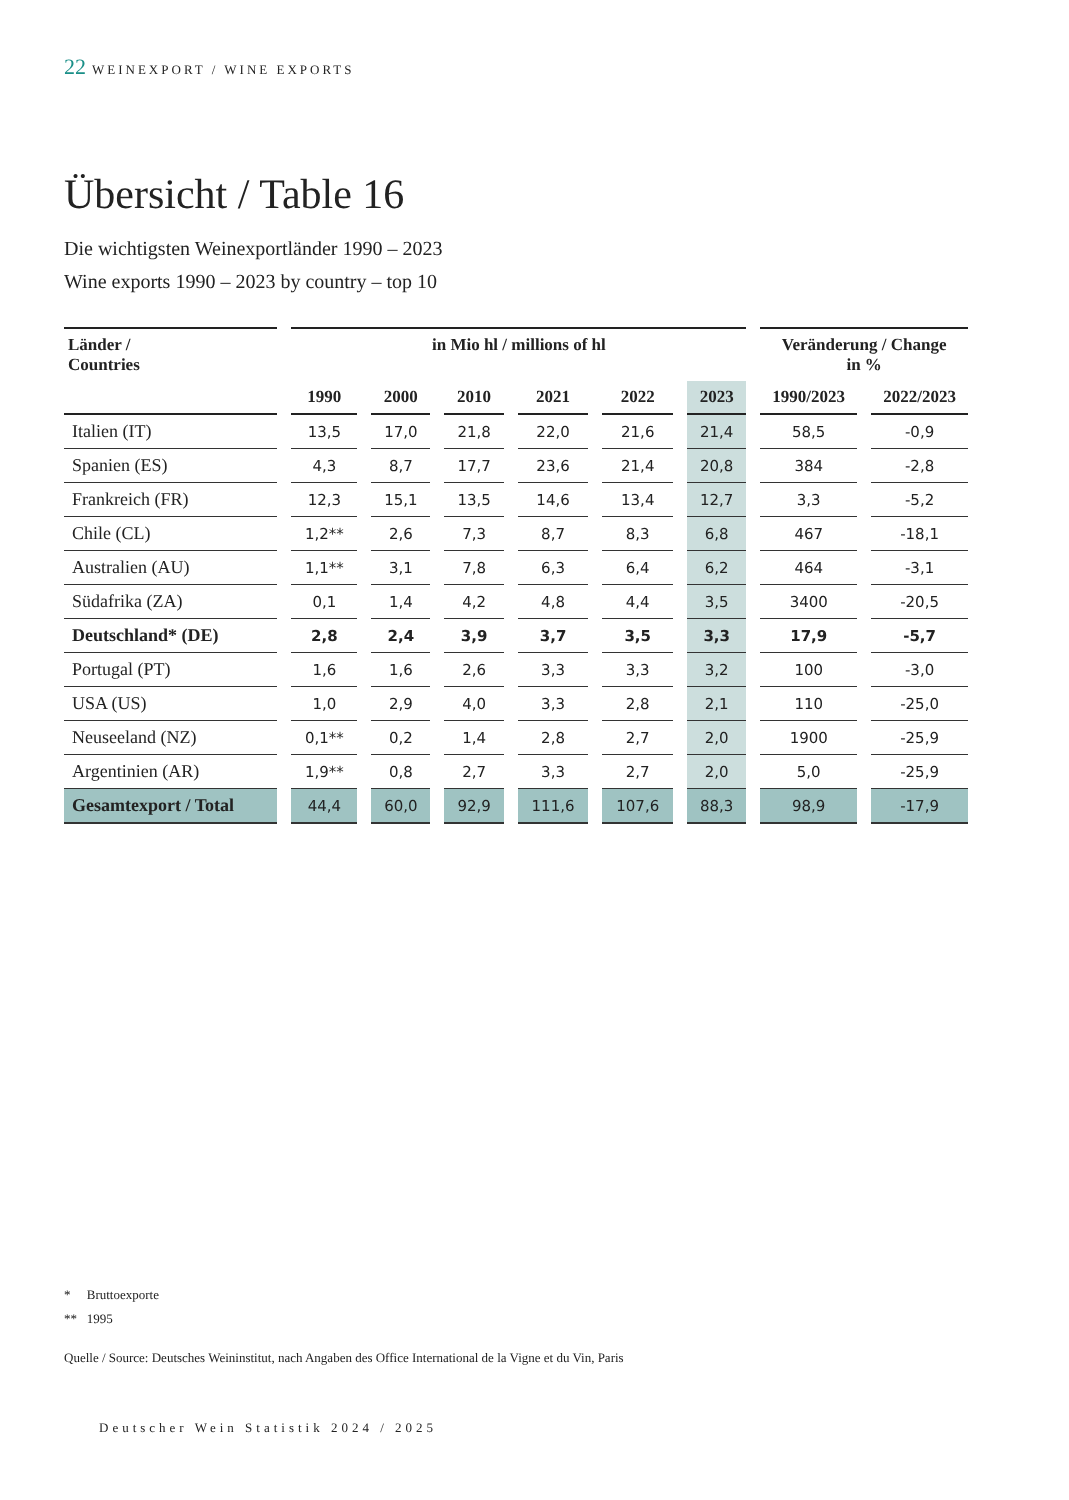22 WEINEXPORT / WINE EXPORTS
Übersicht / Table 16
Die wichtigsten Weinexportländer 1990 – 2023
Wine exports 1990 – 2023 by country – top 10
| Länder / Countries | in Mio hl / millions of hl | | | | | | Veränderung / Change in % | |
| --- | --- | --- | --- | --- | --- | --- | --- | --- |
| | 1990 | 2000 | 2010 | 2021 | 2022 | 2023 | 1990/2023 | 2022/2023 |
| Italien (IT) | 13,5 | 17,0 | 21,8 | 22,0 | 21,6 | 21,4 | 58,5 | -0,9 |
| Spanien (ES) | 4,3 | 8,7 | 17,7 | 23,6 | 21,4 | 20,8 | 384 | -2,8 |
| Frankreich (FR) | 12,3 | 15,1 | 13,5 | 14,6 | 13,4 | 12,7 | 3,3 | -5,2 |
| Chile (CL) | 1,2** | 2,6 | 7,3 | 8,7 | 8,3 | 6,8 | 467 | -18,1 |
| Australien (AU) | 1,1** | 3,1 | 7,8 | 6,3 | 6,4 | 6,2 | 464 | -3,1 |
| Südafrika (ZA) | 0,1 | 1,4 | 4,2 | 4,8 | 4,4 | 3,5 | 3400 | -20,5 |
| Deutschland* (DE) | 2,8 | 2,4 | 3,9 | 3,7 | 3,5 | 3,3 | 17,9 | -5,7 |
| Portugal (PT) | 1,6 | 1,6 | 2,6 | 3,3 | 3,3 | 3,2 | 100 | -3,0 |
| USA (US) | 1,0 | 2,9 | 4,0 | 3,3 | 2,8 | 2,1 | 110 | -25,0 |
| Neuseeland (NZ) | 0,1** | 0,2 | 1,4 | 2,8 | 2,7 | 2,0 | 1900 | -25,9 |
| Argentinien (AR) | 1,9** | 0,8 | 2,7 | 3,3 | 2,7 | 2,0 | 5,0 | -25,9 |
| Gesamtexport / Total | 44,4 | 60,0 | 92,9 | 111,6 | 107,6 | 88,3 | 98,9 | -17,9 |
* Bruttoexporte
** 1995
Quelle / Source: Deutsches Weininstitut, nach Angaben des Office International de la Vigne et du Vin, Paris
Deutscher Wein Statistik 2024 / 2025